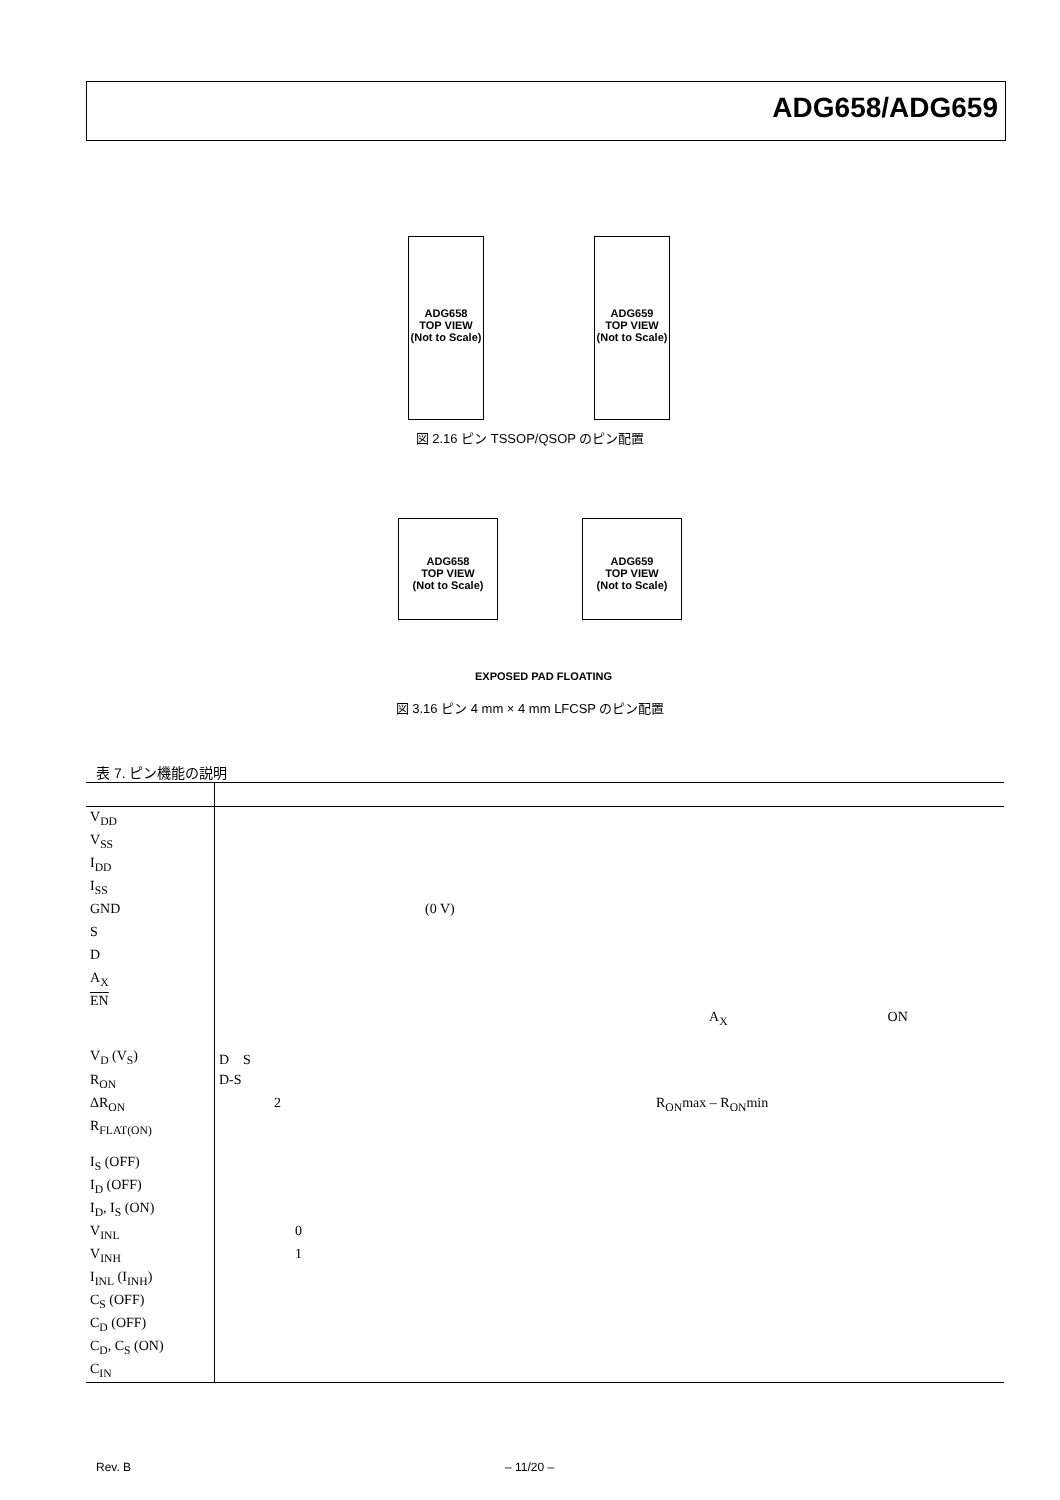ADG658/ADG659
ADG658
TOP VIEW
(Not to Scale)
ADG659
TOP VIEW
(Not to Scale)
図 2.16 ピン TSSOP/QSOP のピン配置
ADG658
TOP VIEW
(Not to Scale)
ADG659
TOP VIEW
(Not to Scale)
EXPOSED PAD FLOATING
図 3.16 ピン 4 mm × 4 mm LFCSP のピン配置
表 7. ピン機能の説明
| V<sub>DD</sub> | |
| V<sub>SS</sub> | |
| I<sub>DD</sub> | |
| I<sub>SS</sub> | |
| GND | (0 V) |
| S | |
| D | |
| A<sub>X</sub> | |
| EN | A<sub>X</sub> ON |
| V<sub>D</sub> (V<sub>S</sub>) | D S |
| R<sub>ON</sub> | D-S |
| ΔR<sub>ON</sub> | 2 R<sub>ON</sub>max – R<sub>ON</sub>min |
| R<sub>FLAT(ON)</sub> | |
| I<sub>S</sub> (OFF) | |
| I<sub>D</sub> (OFF) | |
| I<sub>D</sub>, I<sub>S</sub> (ON) | |
| V<sub>INL</sub> | 0 |
| V<sub>INH</sub> | 1 |
| I<sub>INL</sub> (I<sub>INH</sub>) | |
| C<sub>S</sub> (OFF) | |
| C<sub>D</sub> (OFF) | |
| C<sub>D</sub>, C<sub>S</sub> (ON) | |
| C<sub>IN</sub> | |
Rev. B – 11/20 –